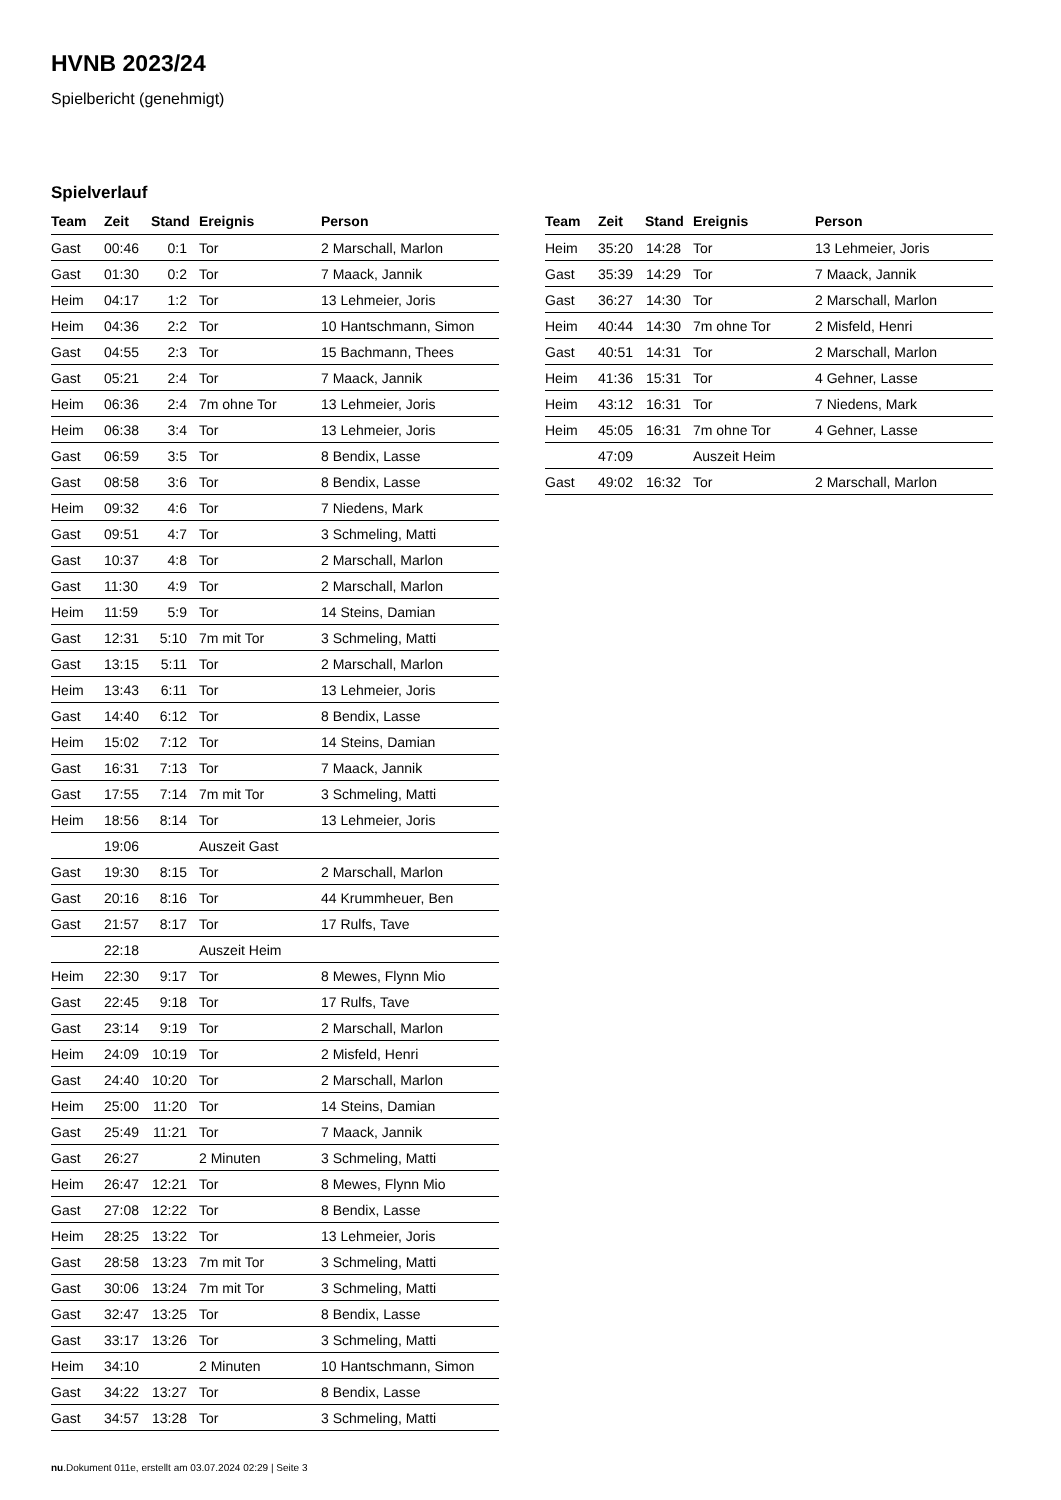HVNB 2023/24
Spielbericht (genehmigt)
Spielverlauf
| Team | Zeit | Stand | Ereignis | Person |
| --- | --- | --- | --- | --- |
| Gast | 00:46 | 0:1 | Tor | 2 Marschall, Marlon |
| Gast | 01:30 | 0:2 | Tor | 7 Maack, Jannik |
| Heim | 04:17 | 1:2 | Tor | 13 Lehmeier, Joris |
| Heim | 04:36 | 2:2 | Tor | 10 Hantschmann, Simon |
| Gast | 04:55 | 2:3 | Tor | 15 Bachmann, Thees |
| Gast | 05:21 | 2:4 | Tor | 7 Maack, Jannik |
| Heim | 06:36 | 2:4 | 7m ohne Tor | 13 Lehmeier, Joris |
| Heim | 06:38 | 3:4 | Tor | 13 Lehmeier, Joris |
| Gast | 06:59 | 3:5 | Tor | 8 Bendix, Lasse |
| Gast | 08:58 | 3:6 | Tor | 8 Bendix, Lasse |
| Heim | 09:32 | 4:6 | Tor | 7 Niedens, Mark |
| Gast | 09:51 | 4:7 | Tor | 3 Schmeling, Matti |
| Gast | 10:37 | 4:8 | Tor | 2 Marschall, Marlon |
| Gast | 11:30 | 4:9 | Tor | 2 Marschall, Marlon |
| Heim | 11:59 | 5:9 | Tor | 14 Steins, Damian |
| Gast | 12:31 | 5:10 | 7m mit Tor | 3 Schmeling, Matti |
| Gast | 13:15 | 5:11 | Tor | 2 Marschall, Marlon |
| Heim | 13:43 | 6:11 | Tor | 13 Lehmeier, Joris |
| Gast | 14:40 | 6:12 | Tor | 8 Bendix, Lasse |
| Heim | 15:02 | 7:12 | Tor | 14 Steins, Damian |
| Gast | 16:31 | 7:13 | Tor | 7 Maack, Jannik |
| Gast | 17:55 | 7:14 | 7m mit Tor | 3 Schmeling, Matti |
| Heim | 18:56 | 8:14 | Tor | 13 Lehmeier, Joris |
| | 19:06 | | Auszeit Gast | |
| Gast | 19:30 | 8:15 | Tor | 2 Marschall, Marlon |
| Gast | 20:16 | 8:16 | Tor | 44 Krummheuer, Ben |
| Gast | 21:57 | 8:17 | Tor | 17 Rulfs, Tave |
| | 22:18 | | Auszeit Heim | |
| Heim | 22:30 | 9:17 | Tor | 8 Mewes, Flynn Mio |
| Gast | 22:45 | 9:18 | Tor | 17 Rulfs, Tave |
| Gast | 23:14 | 9:19 | Tor | 2 Marschall, Marlon |
| Heim | 24:09 | 10:19 | Tor | 2 Misfeld, Henri |
| Gast | 24:40 | 10:20 | Tor | 2 Marschall, Marlon |
| Heim | 25:00 | 11:20 | Tor | 14 Steins, Damian |
| Gast | 25:49 | 11:21 | Tor | 7 Maack, Jannik |
| Gast | 26:27 | | 2 Minuten | 3 Schmeling, Matti |
| Heim | 26:47 | 12:21 | Tor | 8 Mewes, Flynn Mio |
| Gast | 27:08 | 12:22 | Tor | 8 Bendix, Lasse |
| Heim | 28:25 | 13:22 | Tor | 13 Lehmeier, Joris |
| Gast | 28:58 | 13:23 | 7m mit Tor | 3 Schmeling, Matti |
| Gast | 30:06 | 13:24 | 7m mit Tor | 3 Schmeling, Matti |
| Gast | 32:47 | 13:25 | Tor | 8 Bendix, Lasse |
| Gast | 33:17 | 13:26 | Tor | 3 Schmeling, Matti |
| Heim | 34:10 | | 2 Minuten | 10 Hantschmann, Simon |
| Gast | 34:22 | 13:27 | Tor | 8 Bendix, Lasse |
| Gast | 34:57 | 13:28 | Tor | 3 Schmeling, Matti |
| Team | Zeit | Stand | Ereignis | Person |
| --- | --- | --- | --- | --- |
| Heim | 35:20 | 14:28 | Tor | 13 Lehmeier, Joris |
| Gast | 35:39 | 14:29 | Tor | 7 Maack, Jannik |
| Gast | 36:27 | 14:30 | Tor | 2 Marschall, Marlon |
| Heim | 40:44 | 14:30 | 7m ohne Tor | 2 Misfeld, Henri |
| Gast | 40:51 | 14:31 | Tor | 2 Marschall, Marlon |
| Heim | 41:36 | 15:31 | Tor | 4 Gehner, Lasse |
| Heim | 43:12 | 16:31 | Tor | 7 Niedens, Mark |
| Heim | 45:05 | 16:31 | 7m ohne Tor | 4 Gehner, Lasse |
| | 47:09 | | Auszeit Heim | |
| Gast | 49:02 | 16:32 | Tor | 2 Marschall, Marlon |
nu.Dokument 011e, erstellt am 03.07.2024 02:29 | Seite 3